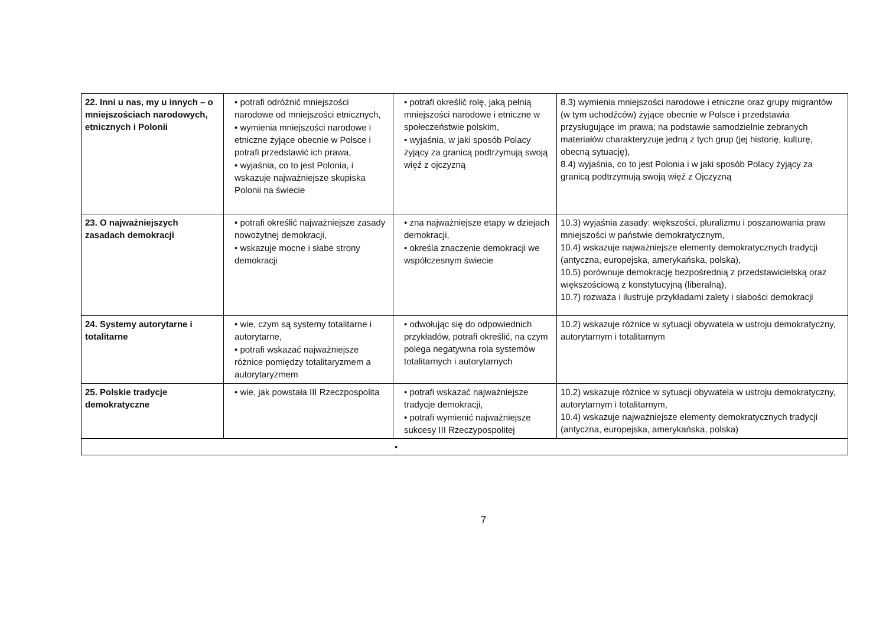| 22. Inni u nas, my u innych – o mniejszościach narodowych, etnicznych i Polonii | • potrafi odróżnić mniejszości narodowe od mniejszości etnicznych, • wymienia mniejszości narodowe i etniczne żyjące obecnie w Polsce i potrafi przedstawić ich prawa, • wyjaśnia, co to jest Polonia, i wskazuje najważniejsze skupiska Polonii na świecie | • potrafi określić rolę, jaką pełnią mniejszości narodowe i etniczne w społeczeństwie polskim, • wyjaśnia, w jaki sposób Polacy żyjący za granicą podtrzymują swoją więź z ojczyzną | 8.3) wymienia mniejszości narodowe i etniczne oraz grupy migrantów (w tym uchodźców) żyjące obecnie w Polsce i przedstawia przysługujące im prawa; na podstawie samodzielnie zebranych materiałów charakteryzuje jedną z tych grup (jej historię, kulturę, obecną sytuację), 8.4) wyjaśnia, co to jest Polonia i w jaki sposób Polacy żyjący za granicą podtrzymują swoją więź z Ojczyzną |
| 23. O najważniejszych zasadach demokracji | • potrafi określić najważniejsze zasady nowożytnej demokracji, • wskazuje mocne i słabe strony demokracji | • zna najważniejsze etapy w dziejach demokracji, • określa znaczenie demokracji we współczesnym świecie | 10.3) wyjaśnia zasady: większości, pluralizmu i poszanowania praw mniejszości w państwie demokratycznym, 10.4) wskazuje najważniejsze elementy demokratycznych tradycji (antyczna, europejska, amerykańska, polska), 10.5) porównuje demokrację bezpośrednią z przedstawicielską oraz większościową z konstytucyjną (liberalną), 10.7) rozważa i ilustruje przykładami zalety i słabości demokracji |
| 24. Systemy autorytarne i totalitarne | • wie, czym są systemy totalitarne i autorytarne, • potrafi wskazać najważniejsze różnice pomiędzy totalitaryzmem a autorytaryzmem | • odwołując się do odpowiednich przykładów, potrafi określić, na czym polega negatywna rola systemów totalitarnych i autorytarnych | 10.2) wskazuje różnice w sytuacji obywatela w ustroju demokratyczny, autorytarnym i totalitarnym |
| 25. Polskie tradycje demokratyczne | • wie, jak powstała III Rzeczpospolita | • potrafi wskazać najważniejsze tradycje demokracji, • potrafi wymienić najważniejsze sukcesy III Rzeczypospolitej | 10.2) wskazuje różnice w sytuacji obywatela w ustroju demokratyczny, autorytarnym i totalitarnym, 10.4) wskazuje najważniejsze elementy demokratycznych tradycji (antyczna, europejska, amerykańska, polska) |
| • | | | |
7